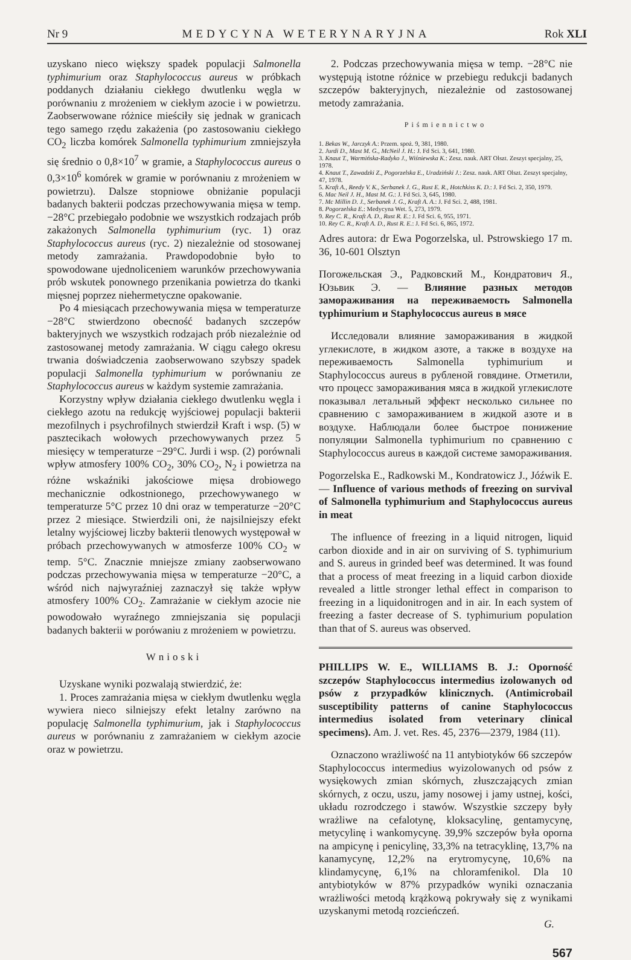Nr 9 MEDYCYNA WETERYNARYJNA Rok XLI
uzyskano nieco większy spadek populacji Salmonella typhimurium oraz Staphylococcus aureus w próbkach poddanych działaniu ciekłego dwutlenku węgla w porównaniu z mrożeniem w ciekłym azocie i w powietrzu. Zaobserwowane różnice mieściły się jednak w granicach tego samego rzędu zakażenia (po zastosowaniu ciekłego CO<sub>2</sub> liczba komórek Salmonella typhimurium zmniejszyła się średnio o 0,8×10<sup>7</sup> w gramie, a Staphylococcus aureus o 0,3×10<sup>6</sup> komórek w gramie w porównaniu z mrożeniem w powietrzu). Dalsze stopniowe obniżanie populacji badanych bakterii podczas przechowywania mięsa w temp. −28°C przebiegało podobnie we wszystkich rodzajach prób zakażonych Salmonella typhimurium (ryc. 1) oraz Staphylococcus aureus (ryc. 2) niezależnie od stosowanej metody zamrażania. Prawdopodobnie było to spowodowane ujednoliceniem warunków przechowywania prób wskutek ponownego przenikania powietrza do tkanki mięsnej poprzez niehermetyczne opakowanie.
Po 4 miesiącach przechowywania mięsa w temperaturze −28°C stwierdzono obecność badanych szczepów bakteryjnych we wszystkich rodzajach prób niezależnie od zastosowanej metody zamrażania. W ciągu całego okresu trwania doświadczenia zaobserwowano szybszy spadek populacji Salmonella typhimurium w porównaniu ze Staphylococcus aureus w każdym systemie zamrażania.
Korzystny wpływ działania ciekłego dwutlenku węgla i ciekłego azotu na redukcję wyjściowej populacji bakterii mezofilnych i psychrofilnych stwierdził Kraft i wsp. (5) w pasztecikach wołowych przechowywanych przez 5 miesięcy w temperaturze −29°C. Jurdi i wsp. (2) porównali wpływ atmosfery 100% CO<sub>2</sub>, 30% CO<sub>2</sub>, N<sub>2</sub> i powietrza na różne wskaźniki jakościowe mięsa drobiowego mechanicznie odkostnionego, przechowywanego w temperaturze 5°C przez 10 dni oraz w temperaturze −20°C przez 2 miesiące. Stwierdzili oni, że najsilniejszy efekt letalny wyjściowej liczby bakterii tlenowych występował w próbach przechowywanych w atmosferze 100% CO<sub>2</sub> w temp. 5°C. Znacznie mniejsze zmiany zaobserwowano podczas przechowywania mięsa w temperaturze −20°C, a wśród nich najwyraźniej zaznaczył się także wpływ atmosfery 100% CO<sub>2</sub>. Zamrażanie w ciekłym azocie nie powodowało wyraźnego zmniejszania się populacji badanych bakterii w porówaniu z mrożeniem w powietrzu.
Wnioski
Uzyskane wyniki pozwalają stwierdzić, że:
1. Proces zamrażania mięsa w ciekłym dwutlenku węgla wywiera nieco silniejszy efekt letalny zarówno na populację Salmonella typhimurium, jak i Staphylococcus aureus w porównaniu z zamrażaniem w ciekłym azocie oraz w powietrzu.
2. Podczas przechowywania mięsa w temp. −28°C nie występują istotne różnice w przebiegu redukcji badanych szczepów bakteryjnych, niezależnie od zastosowanej metody zamrażania.
Piśmiennictwo
1. Bekas W., Jarczyk A.: Przem. spoż. 9, 381, 1980.
2. Jurdi D., Mast M. G., McNeil J. H.: J. Fd Sci. 3, 641, 1980.
3. Knaut T., Warmińska-Radyko J., Wiśniewska K.: Zesz. nauk. ART Olszt. Zeszyt specjalny, 25, 1978.
4. Knaut T., Zawadzki Z., Pogorzelska E., Uradziński J.: Zesz. nauk. ART Olszt. Zeszyt specjalny, 47, 1978.
5. Kraft A., Reedy V. K., Serbanek J. G., Rust E. R., Hotchkiss K. D.: J. Fd Sci. 2, 350, 1979.
6. Mac Neil J. H., Mast M. G.: J. Fd Sci. 3, 645, 1980.
7. Mc Millin D. J., Serbanek J. G., Kraft A. A.: J. Fd Sci. 2, 488, 1981.
8. Pogorzelska E.: Medycyna Wet. 5, 273, 1979.
9. Rey C. R., Kraft A. D., Rust R. E.: J. Fd Sci. 6, 955, 1971.
10. Rey C. R., Kraft A. D., Rust R. E.: J. Fd Sci. 6, 865, 1972.
Adres autora: dr Ewa Pogorzelska, ul. Pstrowskiego 17 m. 36, 10-601 Olsztyn
Погожельская Э., Радковский М., Кондратович Я., Юзьвик Э. — Влияние разных методов замораживания на переживаемость Salmonella typhimurium и Staphylococcus aureus в мясе
Исследовали влияние замораживания в жидкой углекислоте, в жидком азоте, а также в воздухе на переживаемость Salmonella typhimurium и Staphylococcus aureus в рубленой говядине. Отметили, что процесс замораживания мяса в жидкой углекислоте показывал летальный эффект несколько сильнее по сравнению с замораживанием в жидкой азоте и в воздухе. Наблюдали более быстрое понижение популяции Salmonella typhimurium по сравнению с Staphylococcus aureus в каждой системе замораживания.
Pogorzelska E., Radkowski M., Kondratowicz J., Jóźwik E. — Influence of various methods of freezing on survival of Salmonella typhimurium and Staphylococcus aureus in meat
The influence of freezing in a liquid nitrogen, liquid carbon dioxide and in air on surviving of S. typhimurium and S. aureus in grinded beef was determined. It was found that a process of meat freezing in a liquid carbon dioxide revealed a little stronger lethal effect in comparison to freezing in a liquidonitrogen and in air. In each system of freezing a faster decrease of S. typhimurium population than that of S. aureus was observed.
PHILLIPS W. E., WILLIAMS B. J.: Oporność szczepów Staphylococcus intermedius izolowanych od psów z przypadków klinicznych. (Antimicrobail susceptibility patterns of canine Staphylococcus intermedius isolated from veterinary clinical specimens). Am. J. vet. Res. 45, 2376—2379, 1984 (11).
Oznaczono wrażliwość na 11 antybiotyków 66 szczepów Staphylococcus intermedius wyizolowanych od psów z wysiękowych zmian skórnych, złuszczających zmian skórnych, z oczu, uszu, jamy nosowej i jamy ustnej, kości, układu rozrodczego i stawów. Wszystkie szczepy były wrażliwe na cefalotynę, kloksacylinę, gentamycynę, metycylinę i wankomycynę. 39,9% szczepów była oporna na ampicynę i penicylinę, 33,3% na tetracyklinę, 13,7% na kanamycynę, 12,2% na erytromycynę, 10,6% na klindamycynę, 6,1% na chloramfenikol. Dla 10 antybiotyków w 87% przypadków wyniki oznaczania wrażliwości metodą krążkową pokrywały się z wynikami uzyskanymi metodą rozcieńczeń.
G.
567